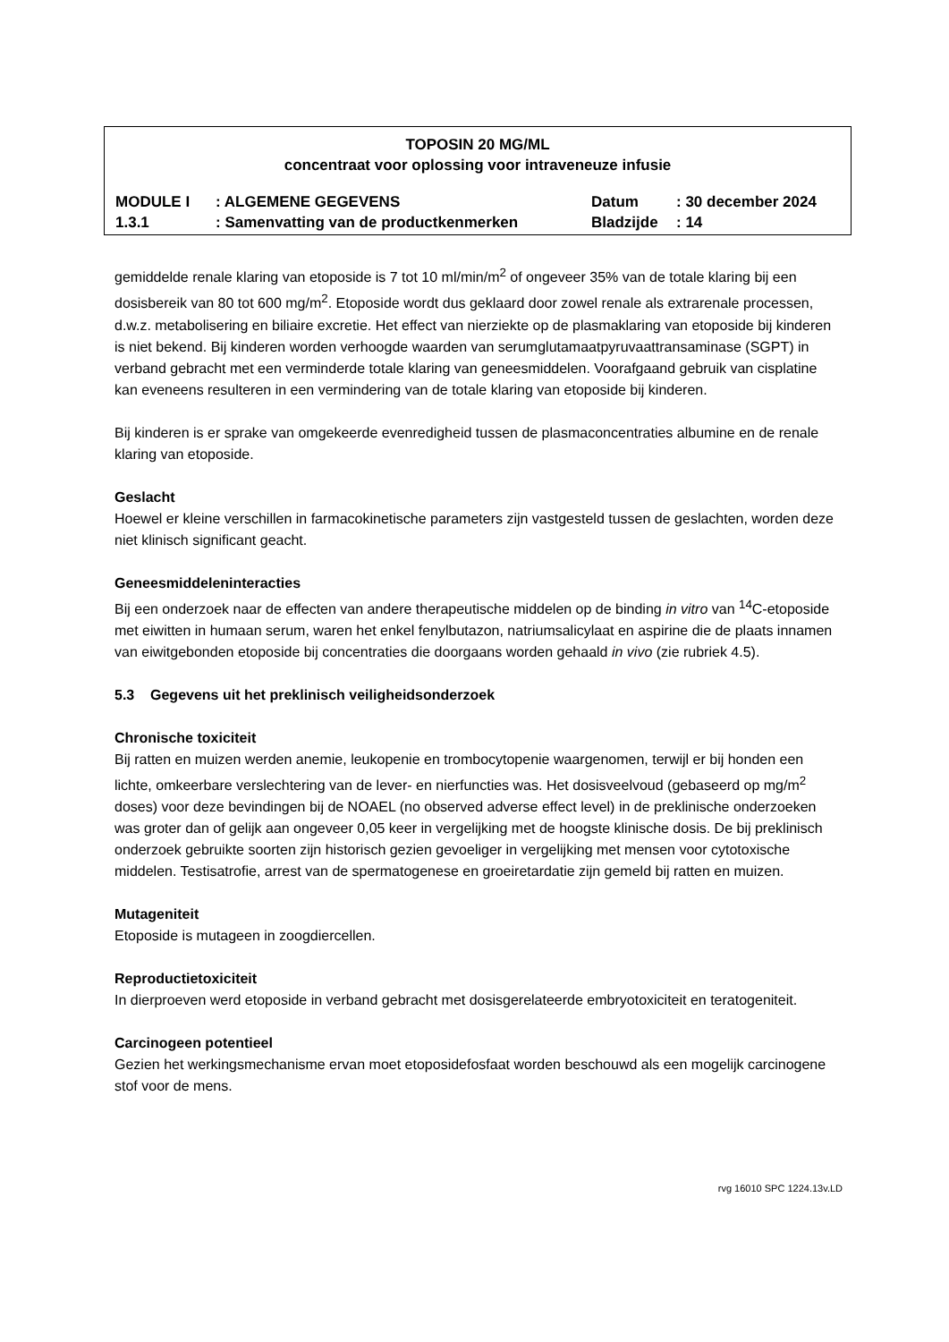TOPOSIN 20 MG/ML
concentraat voor oplossing voor intraveneuze infusie
| MODULE I | : ALGEMENE GEGEVENS | Datum | : 30 december 2024 |
| 1.3.1 | : Samenvatting van de productkenmerken | Bladzijde | : 14 |
gemiddelde renale klaring van etoposide is 7 tot 10 ml/min/m<sup>2</sup> of ongeveer 35% van de totale klaring bij een dosisbereik van 80 tot 600 mg/m<sup>2</sup>. Etoposide wordt dus geklaard door zowel renale als extrarenale processen, d.w.z. metabolisering en biliaire excretie. Het effect van nierziekte op de plasmaklaring van etoposide bij kinderen is niet bekend. Bij kinderen worden verhoogde waarden van serumglutamaatpyruvaattransaminase (SGPT) in verband gebracht met een verminderde totale klaring van geneesmiddelen. Voorafgaand gebruik van cisplatine kan eveneens resulteren in een vermindering van de totale klaring van etoposide bij kinderen.
Bij kinderen is er sprake van omgekeerde evenredigheid tussen de plasmaconcentraties albumine en de renale klaring van etoposide.
Geslacht
Hoewel er kleine verschillen in farmacokinetische parameters zijn vastgesteld tussen de geslachten, worden deze niet klinisch significant geacht.
Geneesmiddeleninteracties
Bij een onderzoek naar de effecten van andere therapeutische middelen op de binding in vitro van <sup>14</sup>C-etoposide met eiwitten in humaan serum, waren het enkel fenylbutazon, natriumsalicylaat en aspirine die de plaats innamen van eiwitgebonden etoposide bij concentraties die doorgaans worden gehaald in vivo (zie rubriek 4.5).
5.3 Gegevens uit het preklinisch veiligheidsonderzoek
Chronische toxiciteit
Bij ratten en muizen werden anemie, leukopenie en trombocytopenie waargenomen, terwijl er bij honden een lichte, omkeerbare verslechtering van de lever- en nierfuncties was. Het dosisveelvoud (gebaseerd op mg/m<sup>2</sup> doses) voor deze bevindingen bij de NOAEL (no observed adverse effect level) in de preklinische onderzoeken was groter dan of gelijk aan ongeveer 0,05 keer in vergelijking met de hoogste klinische dosis. De bij preklinisch onderzoek gebruikte soorten zijn historisch gezien gevoeliger in vergelijking met mensen voor cytotoxische middelen. Testisatrofie, arrest van de spermatogenese en groeiretardatie zijn gemeld bij ratten en muizen.
Mutageniteit
Etoposide is mutageen in zoogdiercellen.
Reproductietoxiciteit
In dierproeven werd etoposide in verband gebracht met dosisgerelateerde embryotoxiciteit en teratogeniteit.
Carcinogeen potentieel
Gezien het werkingsmechanisme ervan moet etoposidefosfaat worden beschouwd als een mogelijk carcinogene stof voor de mens.
rvg 16010 SPC 1224.13v.LD